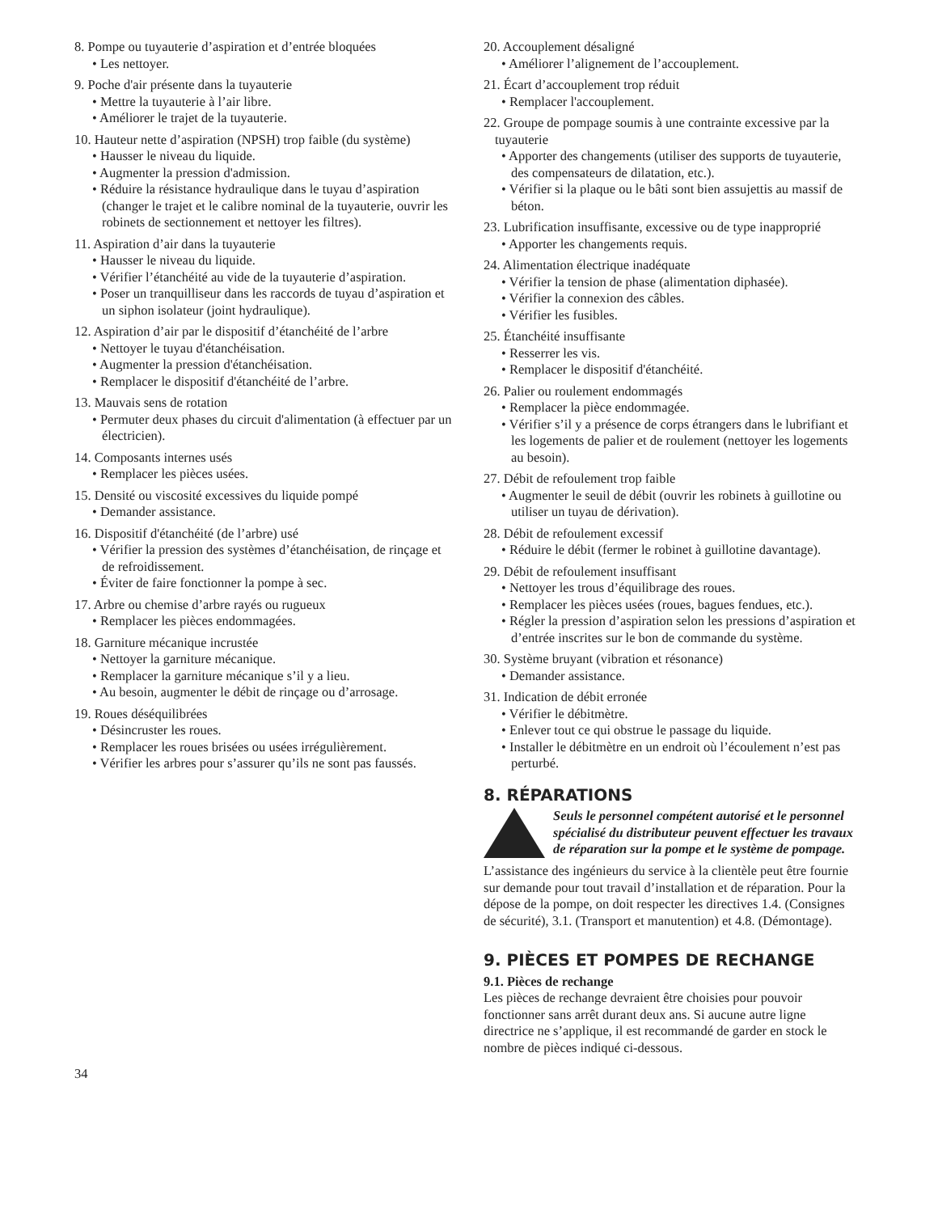8. Pompe ou tuyauterie d’aspiration et d’entrée bloquées
• Les nettoyer.
9. Poche d'air présente dans la tuyauterie
• Mettre la tuyauterie à l’air libre.
• Améliorer le trajet de la tuyauterie.
10. Hauteur nette d’aspiration (NPSH) trop faible (du système)
• Hausser le niveau du liquide.
• Augmenter la pression d'admission.
• Réduire la résistance hydraulique dans le tuyau d’aspiration (changer le trajet et le calibre nominal de la tuyauterie, ouvrir les robinets de sectionnement et nettoyer les filtres).
11. Aspiration d’air dans la tuyauterie
• Hausser le niveau du liquide.
• Vérifier l’étanchéité au vide de la tuyauterie d’aspiration.
• Poser un tranquilliseur dans les raccords de tuyau d’aspiration et un siphon isolateur (joint hydraulique).
12. Aspiration d’air par le dispositif d’étanchéité de l’arbre
• Nettoyer le tuyau d'étanchéisation.
• Augmenter la pression d'étanchéisation.
• Remplacer le dispositif d'étanchéité de l’arbre.
13. Mauvais sens de rotation
• Permuter deux phases du circuit d'alimentation (à effectuer par un électricien).
14. Composants internes usés
• Remplacer les pièces usées.
15. Densité ou viscosité excessives du liquide pompé
• Demander assistance.
16. Dispositif d'étanchéité (de l’arbre) usé
• Vérifier la pression des systèmes d’étanchéisation, de rinçage et de refroidissement.
• Éviter de faire fonctionner la pompe à sec.
17. Arbre ou chemise d’arbre rayés ou rugueux
• Remplacer les pièces endommagées.
18. Garniture mécanique incrustée
• Nettoyer la garniture mécanique.
• Remplacer la garniture mécanique s’il y a lieu.
• Au besoin, augmenter le débit de rinçage ou d’arrosage.
19. Roues déséquilibrées
• Désincruster les roues.
• Remplacer les roues brisées ou usées irrégulièrement.
• Vérifier les arbres pour s’assurer qu’ils ne sont pas faussés.
20. Accouplement désaligné
• Améliorer l’alignement de l’accouplement.
21. Écart d’accouplement trop réduit
• Remplacer l'accouplement.
22. Groupe de pompage soumis à une contrainte excessive par la tuyauterie
• Apporter des changements (utiliser des supports de tuyauterie, des compensateurs de dilatation, etc.).
• Vérifier si la plaque ou le bâti sont bien assujettis au massif de béton.
23. Lubrification insuffisante, excessive ou de type inapproprié
• Apporter les changements requis.
24. Alimentation électrique inadéquate
• Vérifier la tension de phase (alimentation diphasée).
• Vérifier la connexion des câbles.
• Vérifier les fusibles.
25. Étanchéité insuffisante
• Resserrer les vis.
• Remplacer le dispositif d'étanchéité.
26. Palier ou roulement endommagés
• Remplacer la pièce endommagée.
• Vérifier s’il y a présence de corps étrangers dans le lubrifiant et les logements de palier et de roulement (nettoyer les logements au besoin).
27. Débit de refoulement trop faible
• Augmenter le seuil de débit (ouvrir les robinets à guillotine ou utiliser un tuyau de dérivation).
28. Débit de refoulement excessif
• Réduire le débit (fermer le robinet à guillotine davantage).
29. Débit de refoulement insuffisant
• Nettoyer les trous d’équilibrage des roues.
• Remplacer les pièces usées (roues, bagues fendues, etc.).
• Régler la pression d’aspiration selon les pressions d’aspiration et d’entrée inscrites sur le bon de commande du système.
30. Système bruyant (vibration et résonance)
• Demander assistance.
31. Indication de débit erronée
• Vérifier le débitmètre.
• Enlever tout ce qui obstrue le passage du liquide.
• Installer le débitmètre en un endroit où l’écoulement n’est pas perturbé.
8. RÉPARATIONS
Seuls le personnel compétent autorisé et le personnel spécialisé du distributeur peuvent effectuer les travaux de réparation sur la pompe et le système de pompage.
L’assistance des ingénieurs du service à la clientèle peut être fournie sur demande pour tout travail d’installation et de réparation. Pour la dépose de la pompe, on doit respecter les directives 1.4. (Consignes de sécurité), 3.1. (Transport et manutention) et 4.8. (Démontage).
9. PIÈCES ET POMPES DE RECHANGE
9.1. Pièces de rechange
Les pièces de rechange devraient être choisies pour pouvoir fonctionner sans arrêt durant deux ans. Si aucune autre ligne directrice ne s’applique, il est recommandé de garder en stock le nombre de pièces indiqué ci-dessous.
34